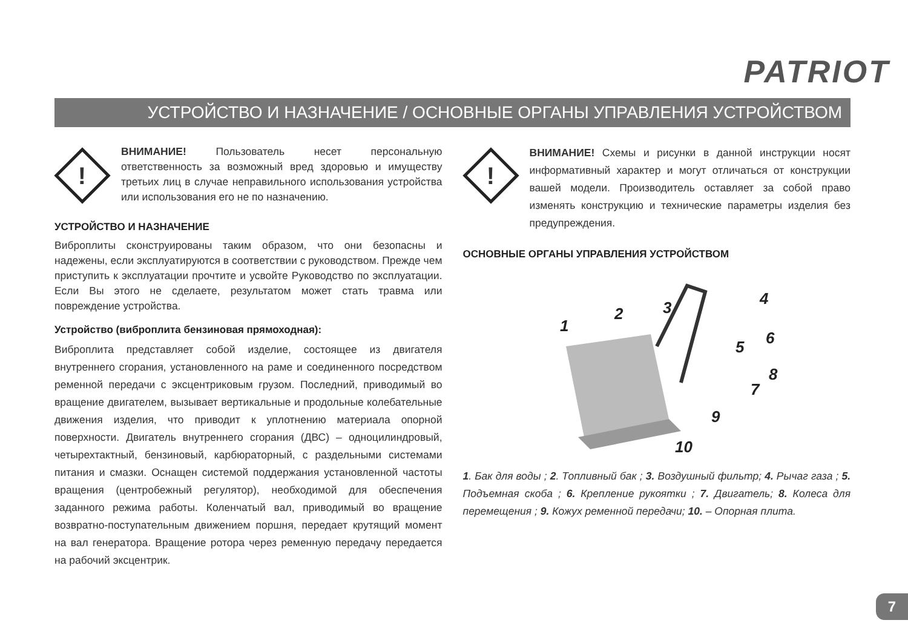PATRIOT
УСТРОЙСТВО И НАЗНАЧЕНИЕ / ОСНОВНЫЕ ОРГАНЫ УПРАВЛЕНИЯ УСТРОЙСТВОМ
!
ВНИМАНИЕ! Пользователь несет персональную ответственность за возможный вред здоровью и имуществу третьих лиц в случае неправильного использования устройства или использования его не по назначению.
УСТРОЙСТВО И НАЗНАЧЕНИЕ
Виброплиты сконструированы таким образом, что они безопасны и надежены, если эксплуатируются в соответствии с руководством. Прежде чем приступить к эксплуатации прочтите и усвойте Руководство по эксплуатации. Если Вы этого не сделаете, результатом может стать травма или повреждение устройства.
Устройство (виброплита бензиновая прямоходная):
Виброплита представляет собой изделие, состоящее из двигателя внутреннего сгорания, установленного на раме и соединенного посредством ременной передачи с эксцентриковым грузом. Последний, приводимый во вращение двигателем, вызывает вертикальные и продольные колебательные движения изделия, что приводит к уплотнению материала опорной поверхности. Двигатель внутреннего сгорания (ДВС) – одноцилиндровый, четырехтактный, бензиновый, карбюраторный, с раздельными системами питания и смазки. Оснащен системой поддержания установленной частоты вращения (центробежный регулятор), необходимой для обеспечения заданного режима работы. Коленчатый вал, приводимый во вращение возвратно-поступательным движением поршня, передает крутящий момент на вал генератора. Вращение ротора через ременную передачу передается на рабочий эксцентрик.
!
ВНИМАНИЕ! Схемы и рисунки в данной инструкции носят информативный характер и могут отличаться от конструкции вашей модели. Производитель оставляет за собой право изменять конструкцию и технические параметры изделия без предупреждения.
ОСНОВНЫЕ ОРГАНЫ УПРАВЛЕНИЯ УСТРОЙСТВОМ
1
2
3
4
5
6
7
8
9
10
1. Бак для воды ; 2. Топливный бак ; 3. Воздушный фильтр; 4. Рычаг газа ; 5. Подъемная скоба ; 6. Крепление рукоятки ; 7. Двигатель; 8. Колеса для перемещения ; 9. Кожух ременной передачи; 10. – Опорная плита.
7